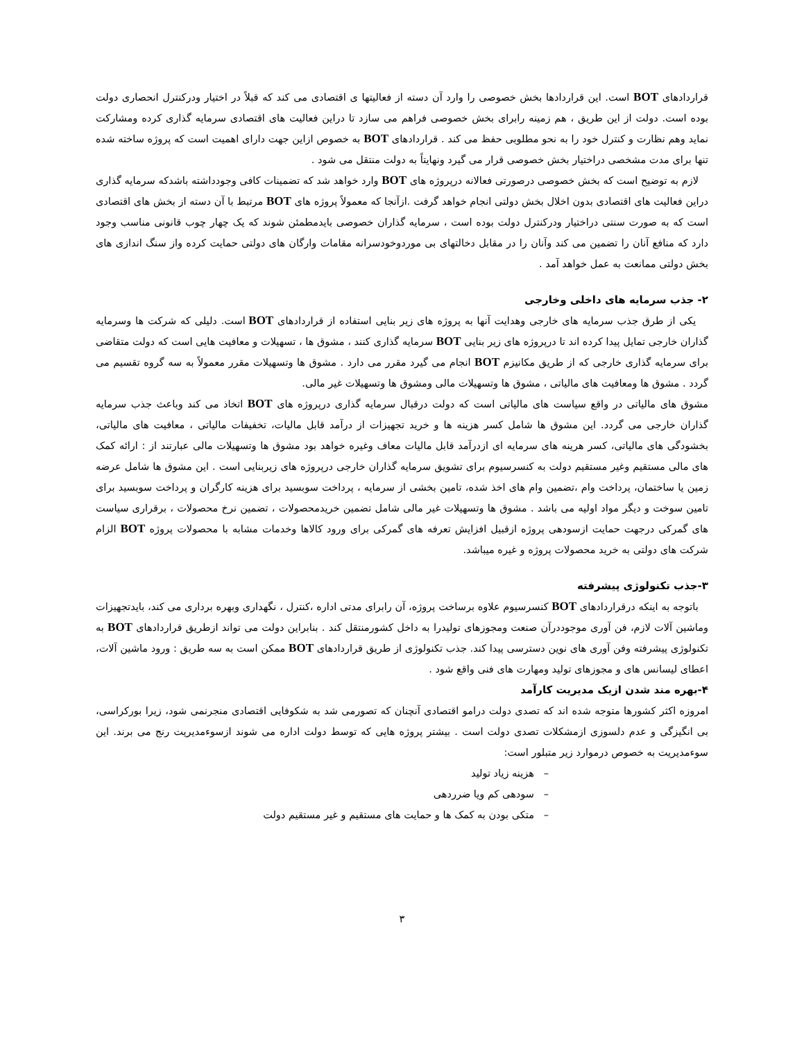قراردادهای BOT است. این قراردادها بخش خصوصی را وارد آن دسته از فعالیتها ی اقتصادی می کند که قبلاً در اختیار ودرکنترل انحصاری دولت بوده است. دولت از این طریق ، هم زمینه رابرای بخش خصوصی فراهم می سازد تا دراین فعالیت های اقتصادی سرمایه گذاری کرده ومشارکت نماید وهم نظارت و کنترل خود را به نحو مطلوبی حفظ می کند . قراردادهای BOT به خصوص ازاین جهت دارای اهمیت است که پروژه ساخته شده تنها برای مدت مشخصی دراختیار بخش خصوصی قرار می گیرد ونهایتاً به دولت منتقل می شود .
لازم به توضیح است که بخش خصوصی درصورتی فعالانه درپروژه های BOT وارد خواهد شد که تضمینات کافی وجودداشته باشدکه سرمایه گذاری دراین فعالیت های اقتصادی بدون اخلال بخش دولتی انجام خواهد گرفت .ازآنجا که معمولاً پروژه های BOT مرتبط با آن دسته از بخش های اقتصادی است که به صورت سنتی دراختیار ودرکنترل دولت بوده است ، سرمایه گذاران خصوصی بایدمطمئن شوند که یک چهار چوب قانونی مناسب وجود دارد که منافع آنان را تضمین می کند وآنان را در مقابل دخالتهای بی موردوخودسرانه مقامات وارگان های دولتی حمایت کرده واز سنگ اندازی های بخش دولتی ممانعت به عمل خواهد آمد .
۲- جذب سرمایه های داخلی وخارجی
یکی از طرق جذب سرمایه های خارجی وهدایت آنها به پروژه های زیر بنایی استفاده از قراردادهای BOT است. دلیلی که شرکت ها وسرمایه گذاران خارجی تمایل پیدا کرده اند تا درپروژه های زیر بنایی BOT سرمایه گذاری کنند ، مشوق ها ، تسهیلات و معافیت هایی است که دولت متقاضی برای سرمایه گذاری خارجی که از طریق مکانیزم BOT انجام می گیرد مقرر می دارد . مشوق ها وتسهیلات مقرر معمولاً به سه گروه تقسیم می گردد . مشوق ها ومعافیت های مالیاتی ، مشوق ها وتسهیلات مالی ومشوق ها وتسهیلات غیر مالی.
مشوق های مالیاتی در واقع سیاست های مالیاتی است که دولت درقبال سرمایه گذاری درپروژه های BOT اتخاذ می کند وباعث جذب سرمایه گذاران خارجی می گردد. این مشوق ها شامل کسر هزینه ها و خرید تجهیزات از درآمد قابل مالیات، تخفیفات مالیاتی ، معافیت های مالیاتی، بخشودگی های مالیاتی، کسر هرینه های سرمایه ای ازدرآمد قابل مالیات معاف وغیره خواهد بود مشوق ها وتسهیلات مالی عبارتند از : ارائه کمک های مالی مستقیم وغیر مستقیم دولت به کنسرسیوم برای تشویق سرمایه گذاران خارجی درپروژه های زیربنایی است . این مشوق ها شامل عرضه زمین یا ساختمان، پرداخت وام ،تضمین وام های اخذ شده، تامین بخشی از سرمایه ، پرداخت سوبسید برای هزینه کارگران و پرداخت سوبسید برای تامین سوخت و دیگر مواد اولیه می باشد . مشوق ها وتسهیلات غیر مالی شامل تضمین خریدمحصولات ، تضمین نرخ محصولات ، برقراری سیاست های گمرکی درجهت حمایت ازسودهی پروژه ازقبیل افزایش تعرفه های گمرکی برای ورود کالاها وخدمات مشابه با محصولات پروژه BOT الزام شرکت های دولتی به خرید محصولات پروژه و غیره میباشد.
۳-جذب تکنولوژی پیشرفته
باتوجه به اینکه درقراردادهای BOT کنسرسیوم علاوه برساخت پروژه، آن رابرای مدتی اداره ،کنترل ، نگهداری وبهره برداری می کند، بایدتجهیزات وماشین آلات لازم، فن آوری موجوددرآن صنعت ومجوزهای تولیدرا به داخل کشورمنتقل کند . بنابراین دولت می تواند ازطریق قراردادهای BOT به تکنولوژی پیشرفته وفن آوری های نوین دسترسی پیدا کند. جذب تکنولوژی از طریق قراردادهای BOT ممکن است به سه طریق : ورود ماشین آلات، اعطای لیسانس های و مجوزهای تولید ومهارت های فنی واقع شود .
۴-بهره مند شدن ازیک مدیریت کارآمد
امروزه اکثر کشورها متوجه شده اند که تصدی دولت درامو اقتصادی آنچنان که تصورمی شد به شکوفایی اقتصادی منجرنمی شود، زیرا بورکراسی، بی انگیزگی و عدم دلسوزی ازمشکلات تصدی دولت است . بیشتر پروژه هایی که توسط دولت اداره می شوند ازسوءمدیریت رنج می برند. این سوءمدیریت به خصوص درموارد زیر متبلور است:
– هزینه زیاد تولید
– سودهی کم ویا ضرردهی
– متکی بودن به کمک ها و حمایت های مستقیم و غیر مستقیم دولت
۳